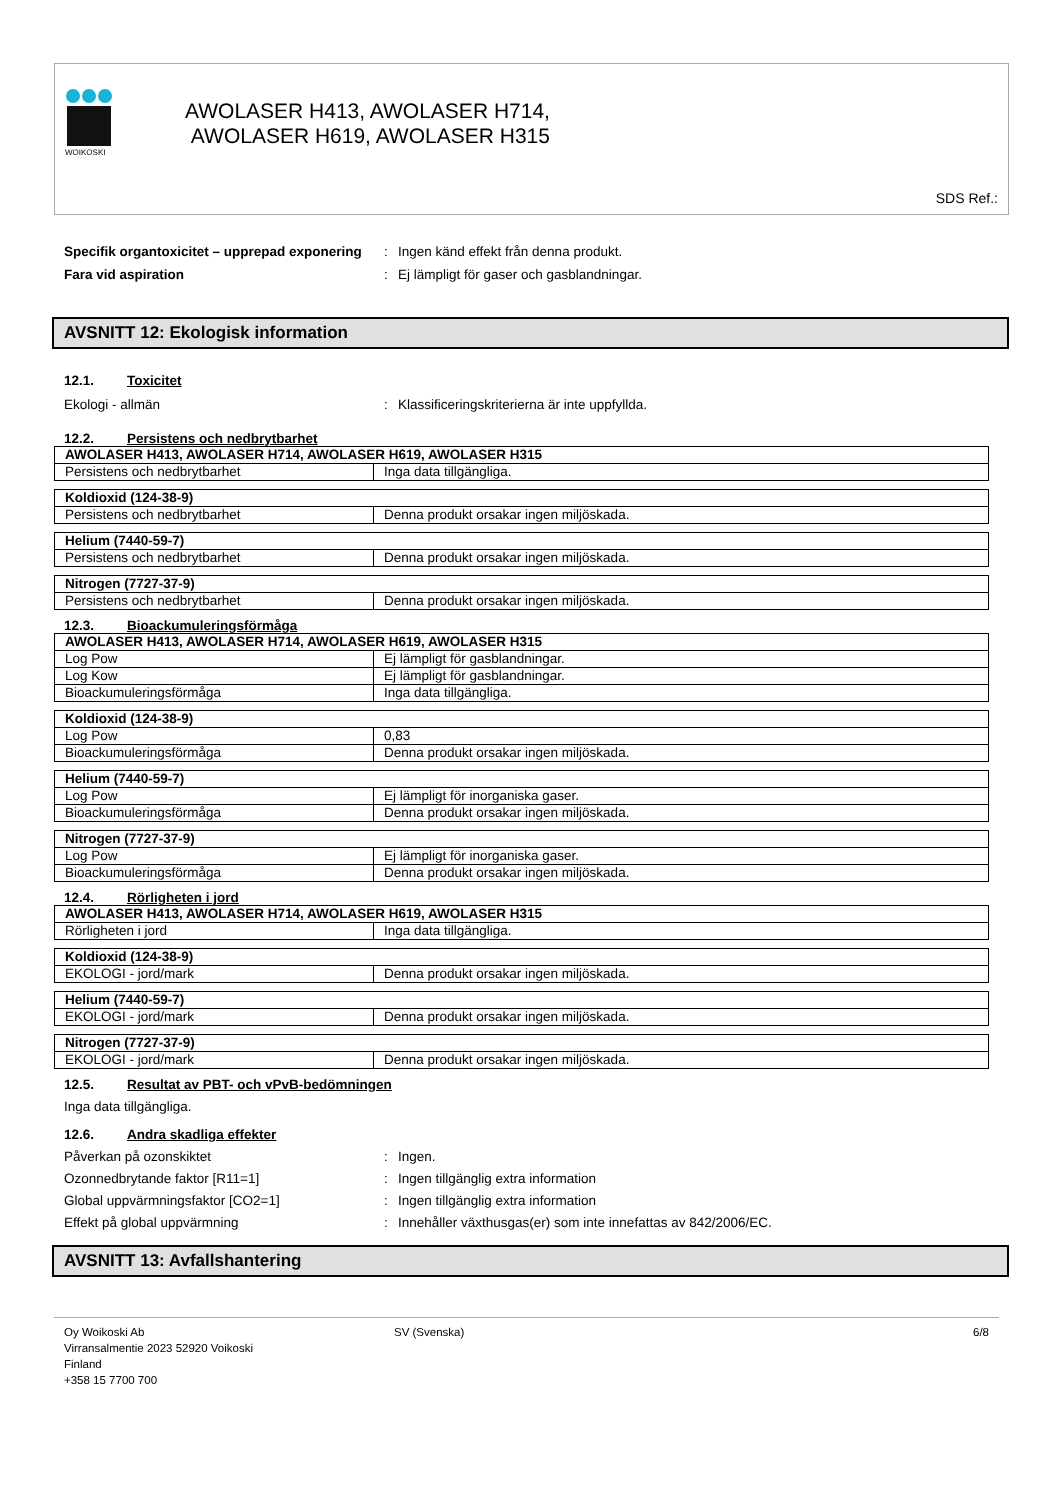WOIKOSKI
AWOLASER H413, AWOLASER H714,
AWOLASER H619, AWOLASER H315
SDS Ref.:
Specifik organtoxicitet – upprepad exponering: Ingen känd effekt från denna produkt.
Fara vid aspiration: Ej lämpligt för gaser och gasblandningar.
AVSNITT 12: Ekologisk information
12.1. Toxicitet
Ekologi - allmän: Klassificeringskriterierna är inte uppfyllda.
12.2. Persistens och nedbrytbarhet
| AWOLASER H413, AWOLASER H714, AWOLASER H619, AWOLASER H315 | |
| Persistens och nedbrytbarhet | Inga data tillgängliga. |
| Koldioxid (124-38-9) | |
| Persistens och nedbrytbarhet | Denna produkt orsakar ingen miljöskada. |
| Helium (7440-59-7) | |
| Persistens och nedbrytbarhet | Denna produkt orsakar ingen miljöskada. |
| Nitrogen (7727-37-9) | |
| Persistens och nedbrytbarhet | Denna produkt orsakar ingen miljöskada. |
12.3. Bioackumuleringsförmåga
| AWOLASER H413, AWOLASER H714, AWOLASER H619, AWOLASER H315 | |
| Log Pow | Ej lämpligt för gasblandningar. |
| Log Kow | Ej lämpligt för gasblandningar. |
| Bioackumuleringsförmåga | Inga data tillgängliga. |
| Koldioxid (124-38-9) | |
| Log Pow | 0,83 |
| Bioackumuleringsförmåga | Denna produkt orsakar ingen miljöskada. |
| Helium (7440-59-7) | |
| Log Pow | Ej lämpligt för inorganiska gaser. |
| Bioackumuleringsförmåga | Denna produkt orsakar ingen miljöskada. |
| Nitrogen (7727-37-9) | |
| Log Pow | Ej lämpligt för inorganiska gaser. |
| Bioackumuleringsförmåga | Denna produkt orsakar ingen miljöskada. |
12.4. Rörligheten i jord
| AWOLASER H413, AWOLASER H714, AWOLASER H619, AWOLASER H315 | |
| Rörligheten i jord | Inga data tillgängliga. |
| Koldioxid (124-38-9) | |
| EKOLOGI - jord/mark | Denna produkt orsakar ingen miljöskada. |
| Helium (7440-59-7) | |
| EKOLOGI - jord/mark | Denna produkt orsakar ingen miljöskada. |
| Nitrogen (7727-37-9) | |
| EKOLOGI - jord/mark | Denna produkt orsakar ingen miljöskada. |
12.5. Resultat av PBT- och vPvB-bedömningen
Inga data tillgängliga.
12.6. Andra skadliga effekter
Påverkan på ozonskiktet: Ingen.
Ozonnedbrytande faktor [R11=1]: Ingen tillgänglig extra information
Global uppvärmningsfaktor [CO2=1]: Ingen tillgänglig extra information
Effekt på global uppvärmning: Innehåller växthusgas(er) som inte innefattas av 842/2006/EC.
AVSNITT 13: Avfallshantering
Oy Woikoski Ab
Virransalmentie 2023 52920 Voikoski
Finland
+358 15 7700 700
SV (Svenska) 6/8